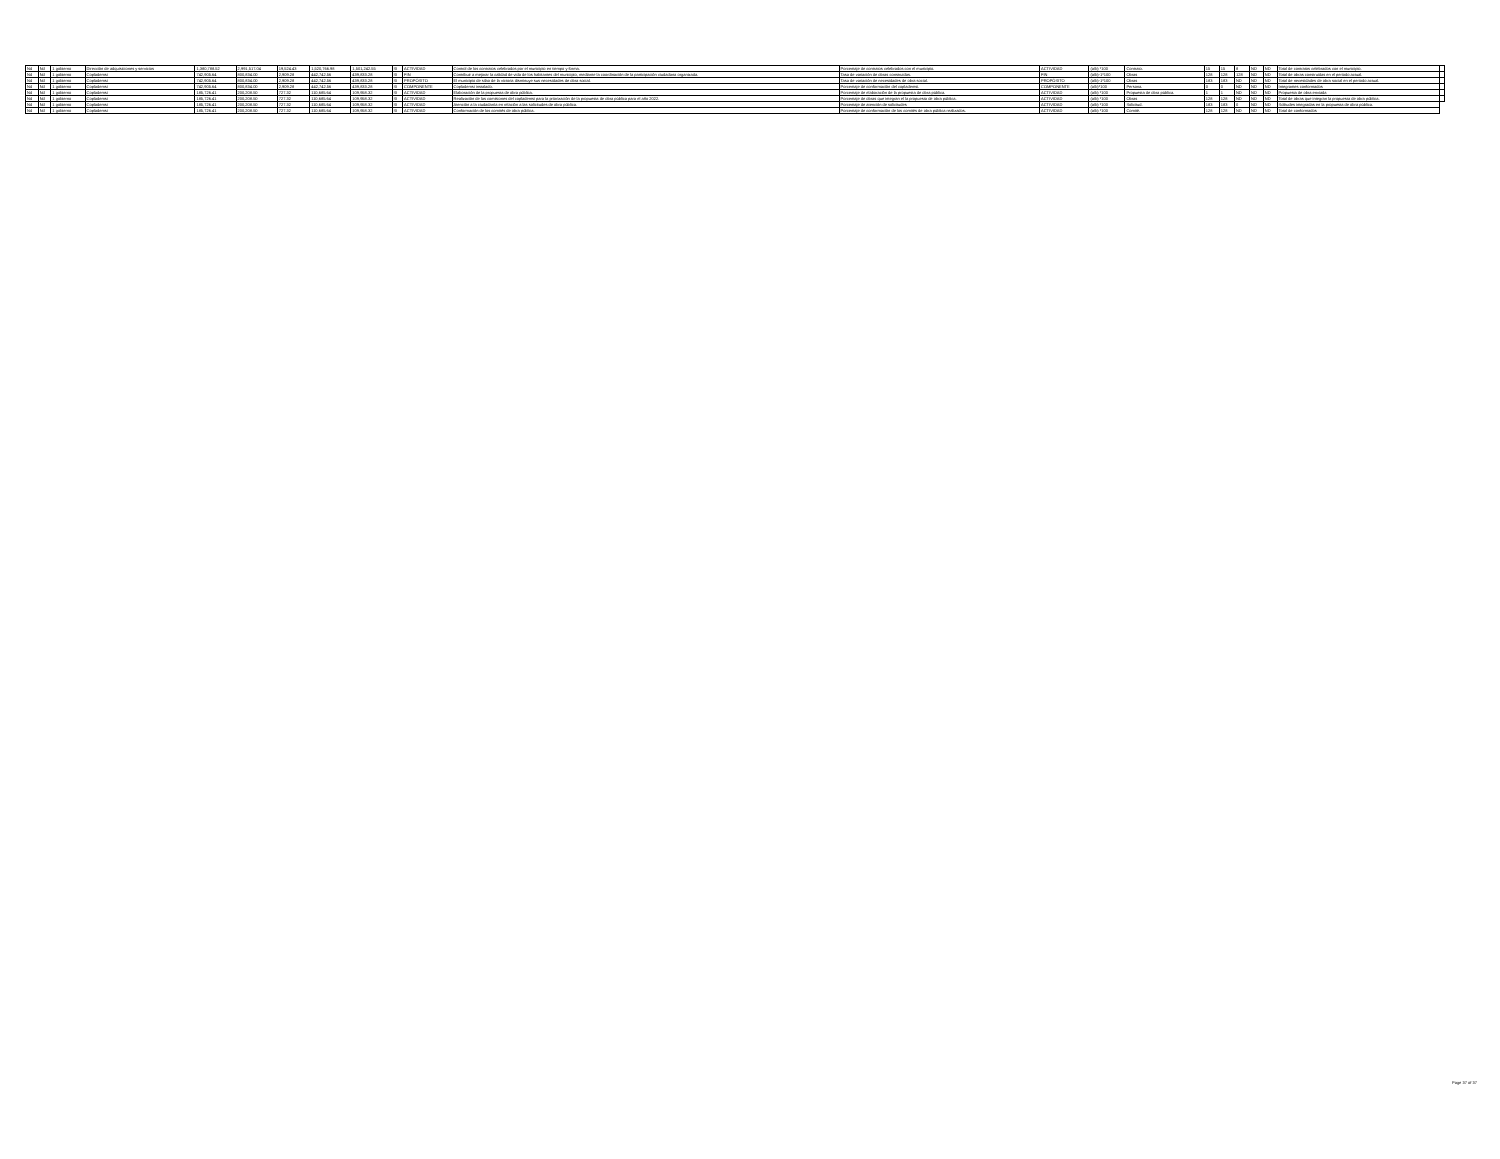| Nd | Nd | 1 gobierno | Dirección de adquisiciones y servicios | 1,380,788.52 | 2,991,517.04 | 19,524.43 | 1,520,766.98 | 1,501,242.55 | SI | ACTIVIDAD | Control de los contratos celebrados por el municipio en tiempo y forma. | Porcentaje de contratos celebrados con el municipio. | ACTIVIDAD | (a/b) *100 | Contrato. | 15 | 15 | 8 | ND | ND | Total de contratos celebrados con el municipio. | |
| Nd | Nd | 1 gobierno | Coplademsi | 742,905.64 | 800,834.00 | 2,909.28 | 442,742.56 | 439,833.28 | SI | FIN | Contribuir a mejorar la calidad de vida de los habitantes del municipio, mediante la coordinación de la participación ciudadana organizada. | Tasa de variación de obras construidas. | FIN | (a/b)-1*100 | Obras | 128 | 128 | 128 | ND | ND | Total de obras construidas en el periodo actual. | |
| Nd | Nd | 1 gobierno | Coplademsi | 742,905.64 | 800,834.00 | 2,909.28 | 442,742.56 | 439,833.28 | SI | PROPÓSITO | El municipio de silao de la victoria disminuye sus necesidades de obra social. | Tasa de variación de necesidades de obra social. | PROPÓSITO | (a/b)-1*100 | Obras | 183 | 183 | ND | ND | ND | Total de necesidades de obra social en el periodo actual. | |
| Nd | Nd | 1 gobierno | Coplademsi | 742,905.64 | 800,834.00 | 2,909.28 | 442,742.56 | 439,833.28 | SI | COMPONENTE | Coplademsi instalado. | Porcentaje de conformación del coplademsi. | COMPONENTE | (a/b)*100 | Persona. | 0 | 0 | ND | ND | ND | Integrantes conformados | |
| Nd | Nd | 1 gobierno | Coplademsi | 185,726.41 | 200,208.50 | 727.32 | 110,685.64 | 109,958.32 | SI | ACTIVIDAD | Elaboración de la propuesta de obra pública. | Porcentaje de elaboración de la propuesta de obra pública. | ACTIVIDAD | (a/b) *100 | Propuesta de obra pública. | 1 | 1 | ND | ND | ND | Propuesta de obra enviada | |
| Nd | Nd | 1 gobierno | Coplademsi | 185,726.41 | 200,208.50 | 727.32 | 110,685.64 | 109,958.32 | SI | ACTIVIDAD | Realización de las comisiones del coplademsi para la priorización de la propuesta de obra pública para el año 2022. | Porcentaje de obras que integran el la propuesta de obra pública. | ACTIVIDAD | (a/b) *100 | Obras | 128 | 128 | ND | ND | ND | Total de obras que integran la propuesta de obra pública. | |
| Nd | Nd | 1 gobierno | Coplademsi | 185,726.41 | 200,208.50 | 727.32 | 110,685.64 | 109,958.32 | SI | ACTIVIDAD | Atención a la ciudadanía en relación a las solicitudes de obra pública. | Porcentaje de atención de solicitudes | ACTIVIDAD | (a/b) *100 | Solicitud. | 183 | 183 | 0 | ND | ND | Solitudes integradas en la propuesta de obra pública. | |
| Nd | Nd | 1 gobierno | Coplademsi | 185,726.41 | 200,208.50 | 727.32 | 110,685.64 | 109,958.32 | SI | ACTIVIDAD | Conformación de los comités de obra pública. | Porcentaje de conformación de los comités de obra pública realizados. | ACTIVIDAD | (a/b) *100 | Comité. | 128 | 128 | ND | ND | ND | Total de conformados | |
Page 37 of 37